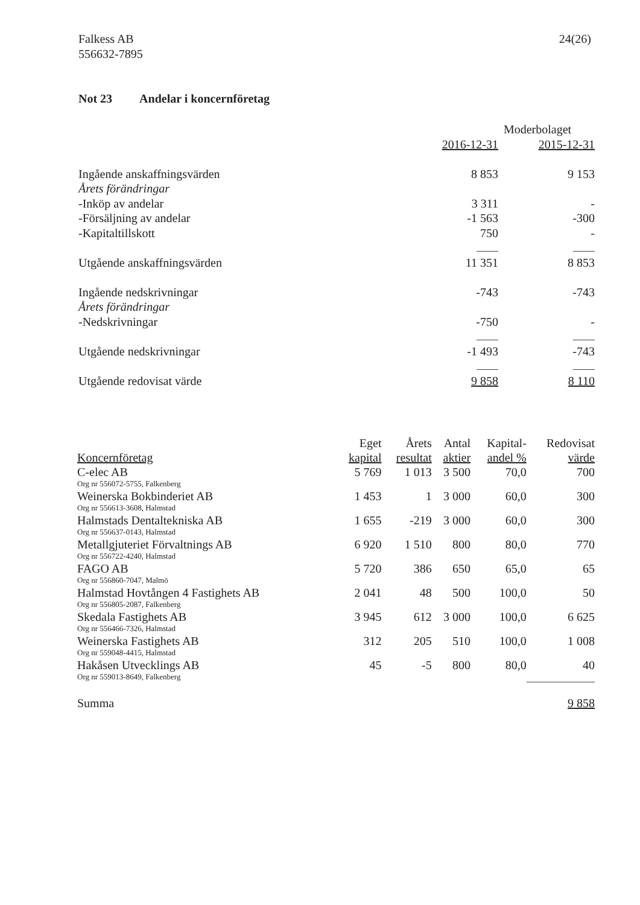Falkess AB
556632-7895
24(26)
Not 23 Andelar i koncernföretag
| | Moderbolaget | |
| | 2016-12-31 | 2015-12-31 |
| Ingående anskaffningsvärden | 8 853 | 9 153 |
| Årets förändringar | | |
| -Inköp av andelar | 3 311 | - |
| -Försäljning av andelar | -1 563 | -300 |
| -Kapitaltillskott | 750 | - |
| Utgående anskaffningsvärden | 11 351 | 8 853 |
| Ingående nedskrivningar | -743 | -743 |
| Årets förändringar | | |
| -Nedskrivningar | -750 | - |
| Utgående nedskrivningar | -1 493 | -743 |
| Utgående redovisat värde | 9 858 | 8 110 |
| | Eget | Årets | Antal | Kapital- | Redovisat |
| --- | --- | --- | --- | --- | --- |
| Koncernföretag | kapital | resultat | aktier | andel % | värde |
| C-elec AB | 5 769 | 1 013 | 3 500 | 70,0 | 700 |
| Org nr 556072-5755, Falkenberg | | | | | |
| Weinerska Bokbinderiet AB | 1 453 | 1 | 3 000 | 60,0 | 300 |
| Org nr 556613-3608, Halmstad | | | | | |
| Halmstads Dentaltekniska AB | 1 655 | -219 | 3 000 | 60,0 | 300 |
| Org nr 556637-0143, Halmstad | | | | | |
| Metallgjuteriet Förvaltnings AB | 6 920 | 1 510 | 800 | 80,0 | 770 |
| Org nr 556722-4240, Halmstad | | | | | |
| FAGO AB | 5 720 | 386 | 650 | 65,0 | 65 |
| Org nr 556860-7047, Malmö | | | | | |
| Halmstad Hovtången 4 Fastighets AB | 2 041 | 48 | 500 | 100,0 | 50 |
| Org nr 556805-2087, Falkenberg | | | | | |
| Skedala Fastighets AB | 3 945 | 612 | 3 000 | 100,0 | 6 625 |
| Org nr 556466-7326, Halmstad | | | | | |
| Weinerska Fastighets AB | 312 | 205 | 510 | 100,0 | 1 008 |
| Org nr 559048-4415, Halmstad | | | | | |
| Hakåsen Utvecklings AB | 45 | -5 | 800 | 80,0 | 40 |
| Org nr 559013-8649, Falkenberg | | | | | |
| Summa | | | | | 9 858 |